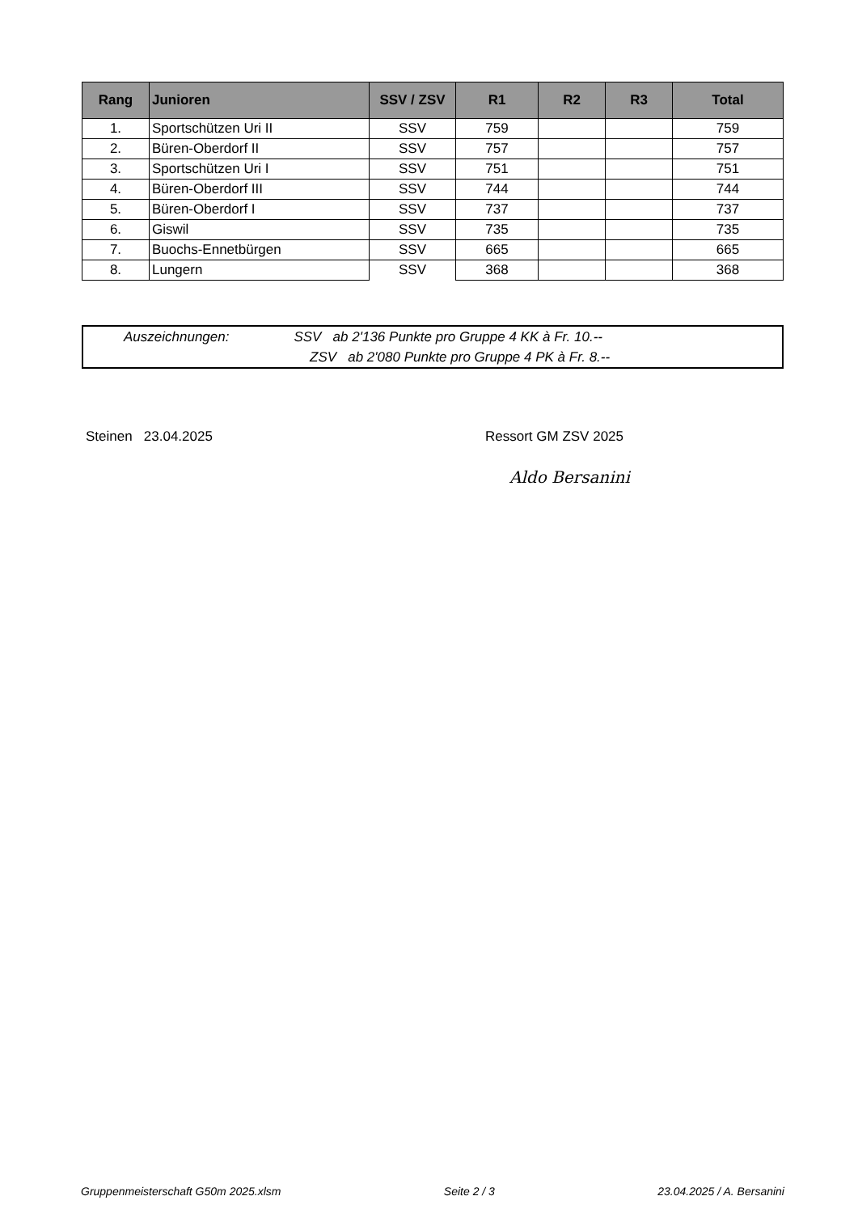| Rang | Junioren | SSV / ZSV | R1 | R2 | R3 | Total |
| --- | --- | --- | --- | --- | --- | --- |
| 1. | Sportschützen Uri II | SSV | 759 | | | 759 |
| 2. | Büren-Oberdorf II | SSV | 757 | | | 757 |
| 3. | Sportschützen Uri I | SSV | 751 | | | 751 |
| 4. | Büren-Oberdorf III | SSV | 744 | | | 744 |
| 5. | Büren-Oberdorf I | SSV | 737 | | | 737 |
| 6. | Giswil | SSV | 735 | | | 735 |
| 7. | Buochs-Ennetbürgen | SSV | 665 | | | 665 |
| 8. | Lungern | SSV | 368 | | | 368 |
Auszeichnungen: SSV ab 2'136 Punkte pro Gruppe 4 KK à Fr. 10.--
ZSV ab 2'080 Punkte pro Gruppe 4 PK à Fr. 8.--
Steinen 23.04.2025 Ressort GM ZSV 2025
Aldo Bersanini
Gruppenmeisterschaft G50m 2025.xlsm Seite 2 / 3 23.04.2025 / A. Bersanini